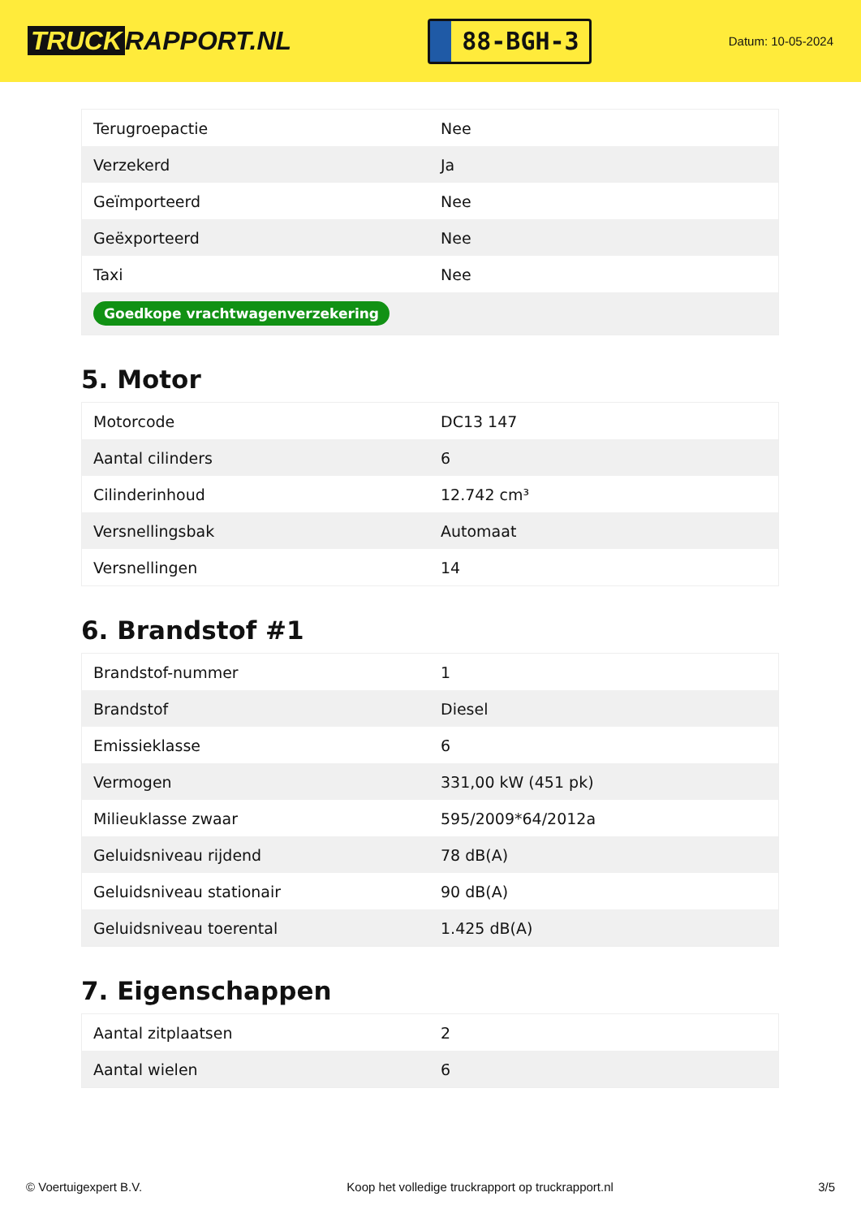TRUCK RAPPORT.NL
88-BGH-3
Datum: 10-05-2024
| Terugroepactie | Nee |
| Verzekerd | Ja |
| Geïmporteerd | Nee |
| Geëxporteerd | Nee |
| Taxi | Nee |
| Goedkope vrachtwagenverzekering | |
5. Motor
| Motorcode | DC13 147 |
| Aantal cilinders | 6 |
| Cilinderinhoud | 12.742 cm³ |
| Versnellingsbak | Automaat |
| Versnellingen | 14 |
6. Brandstof #1
| Brandstof-nummer | 1 |
| Brandstof | Diesel |
| Emissieklasse | 6 |
| Vermogen | 331,00 kW (451 pk) |
| Milieuklasse zwaar | 595/2009*64/2012a |
| Geluidsniveau rijdend | 78 dB(A) |
| Geluidsniveau stationair | 90 dB(A) |
| Geluidsniveau toerental | 1.425 dB(A) |
7. Eigenschappen
| Aantal zitplaatsen | 2 |
| Aantal wielen | 6 |
© Voertuigexpert B.V. Koop het volledige truckrapport op truckrapport.nl 3/5